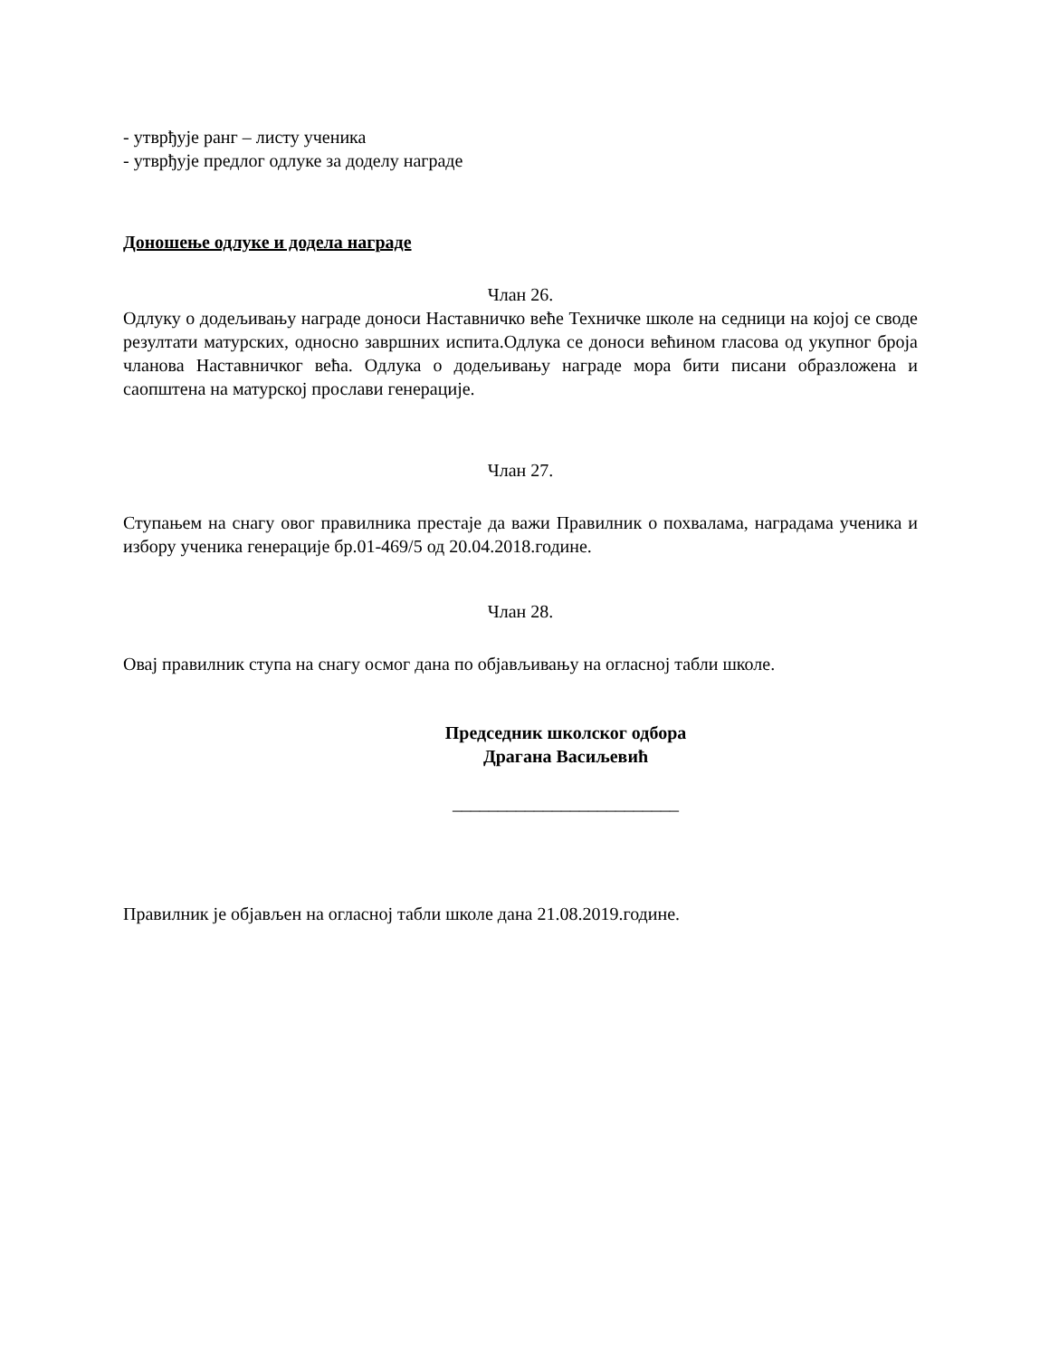- утврђује ранг – листу ученика
- утврђује предлог одлуке за доделу награде
Доношење одлуке и додела награде
Члан 26.
Одлуку о додељивању награде доноси Наставничко веће Техничке школе на седници на којој се своде резултати матурских, односно завршних испита.Одлука се доноси већином гласова од укупног броја чланова Наставничког већа. Одлука о додељивању награде мора бити писани образложена и саопштена на матурској прослави генерације.
Члан 27.
Ступањем на снагу овог правилника престаје да важи Правилник о похвалама, наградама ученика и избору ученика генерације бр.01-469/5 од 20.04.2018.године.
Члан 28.
Овај правилник ступа на снагу осмог дана по објављивању на огласној табли школе.
Председник школског одбора
Драгана Васиљевић
_________________________
Правилник је објављен на огласној табли школе дана 21.08.2019.године.